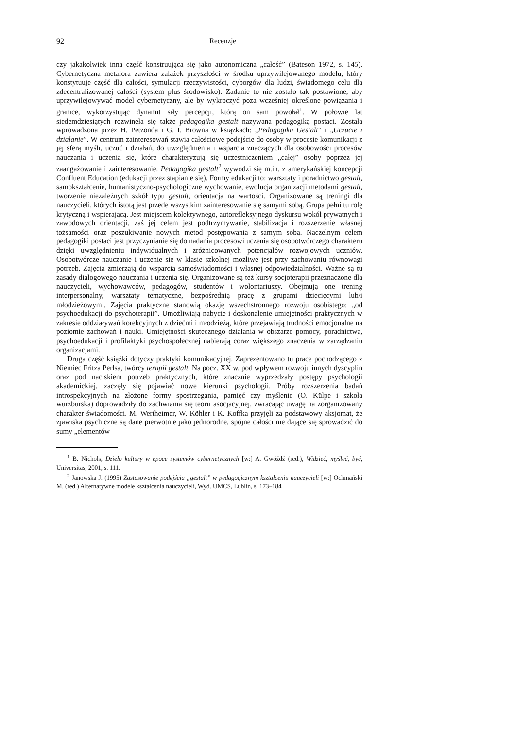92 Recenzje
czy jakakolwiek inna część konstruująca się jako autonomiczna „całość” (Bateson 1972, s. 145). Cybernetyczna metafora zawiera zalążek przyszłości w środku uprzywilejowanego modelu, który konstytuuje część dla całości, symulacji rzeczywistości, cyborgów dla ludzi, świadomego celu dla zdecentralizowanej całości (system plus środowisko). Zadanie to nie zostało tak postawione, aby uprzywilejowywać model cybernetyczny, ale by wykroczyć poza wcześniej określone powiązania i granice, wykorzystując dynamit siły percepcji, którą on sam powołał<sup>1</sup>. W połowie lat siedemdziesiątych rozwinęła się także pedagogika gestalt nazywana pedagogiką postaci. Została wprowadzona przez H. Petzonda i G. I. Browna w książkach: „Pedagogika Gestalt” i „Uczucie i działanie”. W centrum zainteresowań stawia całościowe podejście do osoby w procesie komunikacji z jej sferą myśli, uczuć i działań, do uwzględnienia i wsparcia znaczących dla osobowości procesów nauczania i uczenia się, które charakteryzują się uczestniczeniem „całej” osoby poprzez jej zaangażowanie i zainteresowanie. Pedagogika gestalt<sup>2</sup> wywodzi się m.in. z amerykańskiej koncepcji Confluent Education (edukacji przez stapianie się). Formy edukacji to: warsztaty i poradnictwo gestalt, samokształcenie, humanistyczno-psychologiczne wychowanie, ewolucja organizacji metodami gestalt, tworzenie niezależnych szkół typu gestalt, orientacja na wartości. Organizowane są treningi dla nauczycieli, których istotą jest przede wszystkim zainteresowanie się samymi sobą. Grupa pełni tu rolę krytyczną i wspierającą. Jest miejscem kolektywnego, autorefleksyjnego dyskursu wokół prywatnych i zawodowych orientacji, zaś jej celem jest podtrzymywanie, stabilizacja i rozszerzenie własnej tożsamości oraz poszukiwanie nowych metod postępowania z samym sobą. Naczelnym celem pedagogiki postaci jest przyczynianie się do nadania procesowi uczenia się osobotwórczego charakteru dzięki uwzględnieniu indywidualnych i zróżnicowanych potencjałów rozwojowych uczniów. Osobotwórcze nauczanie i uczenie się w klasie szkolnej możliwe jest przy zachowaniu równowagi potrzeb. Zajęcia zmierzają do wsparcia samoświadomości i własnej odpowiedzialności. Ważne są tu zasady dialogowego nauczania i uczenia się. Organizowane są też kursy socjoterapii przeznaczone dla nauczycieli, wychowawców, pedagogów, studentów i wolontariuszy. Obejmują one trening interpersonalny, warsztaty tematyczne, bezpośrednią pracę z grupami dziecięcymi lub/i młodzieżowymi. Zajęcia praktyczne stanowią okazję wszechstronnego rozwoju osobistego: „od psychoedukacji do psychoterapii”. Umożliwiają nabycie i doskonalenie umiejętności praktycznych w zakresie oddziaływań korekcyjnych z dziećmi i młodzieżą, które przejawiają trudności emocjonalne na poziomie zachowań i nauki. Umiejętności skutecznego działania w obszarze pomocy, poradnictwa, psychoedukacji i profilaktyki psychospołecznej nabierają coraz większego znaczenia w zarządzaniu organizacjami.
Druga część książki dotyczy praktyki komunikacyjnej. Zaprezentowano tu prace pochodzącego z Niemiec Fritza Perlsa, twórcy terapii gestalt. Na pocz. XX w. pod wpływem rozwoju innych dyscyplin oraz pod naciskiem potrzeb praktycznych, które znacznie wyprzedzały postępy psychologii akademickiej, zaczęły się pojawiać nowe kierunki psychologii. Próby rozszerzenia badań introspekcyjnych na złożone formy spostrzegania, pamięć czy myślenie (O. Külpe i szkoła würzburska) doprowadziły do zachwiania się teorii asocjacyjnej, zwracając uwagę na zorganizowany charakter świadomości. M. Wertheimer, W. Köhler i K. Koffka przyjęli za podstawowy aksjomat, że zjawiska psychiczne są dane pierwotnie jako jednorodne, spójne całości nie dające się sprowadzić do sumy „elementów
<sup>1</sup> B. Nichols, Dzieło kultury w epoce systemów cybernetycznych [w:] A. Gwóźdź (red.), Widzieć, myśleć, być, Universitas, 2001, s. 111.
<sup>2</sup> Janowska J. (1995) Zastosowanie podejścia „gestalt” w pedagogicznym kształceniu nauczycieli [w:] Ochmański M. (red.) Alternatywne modele kształcenia nauczycieli, Wyd. UMCS, Lublin, s. 173–184